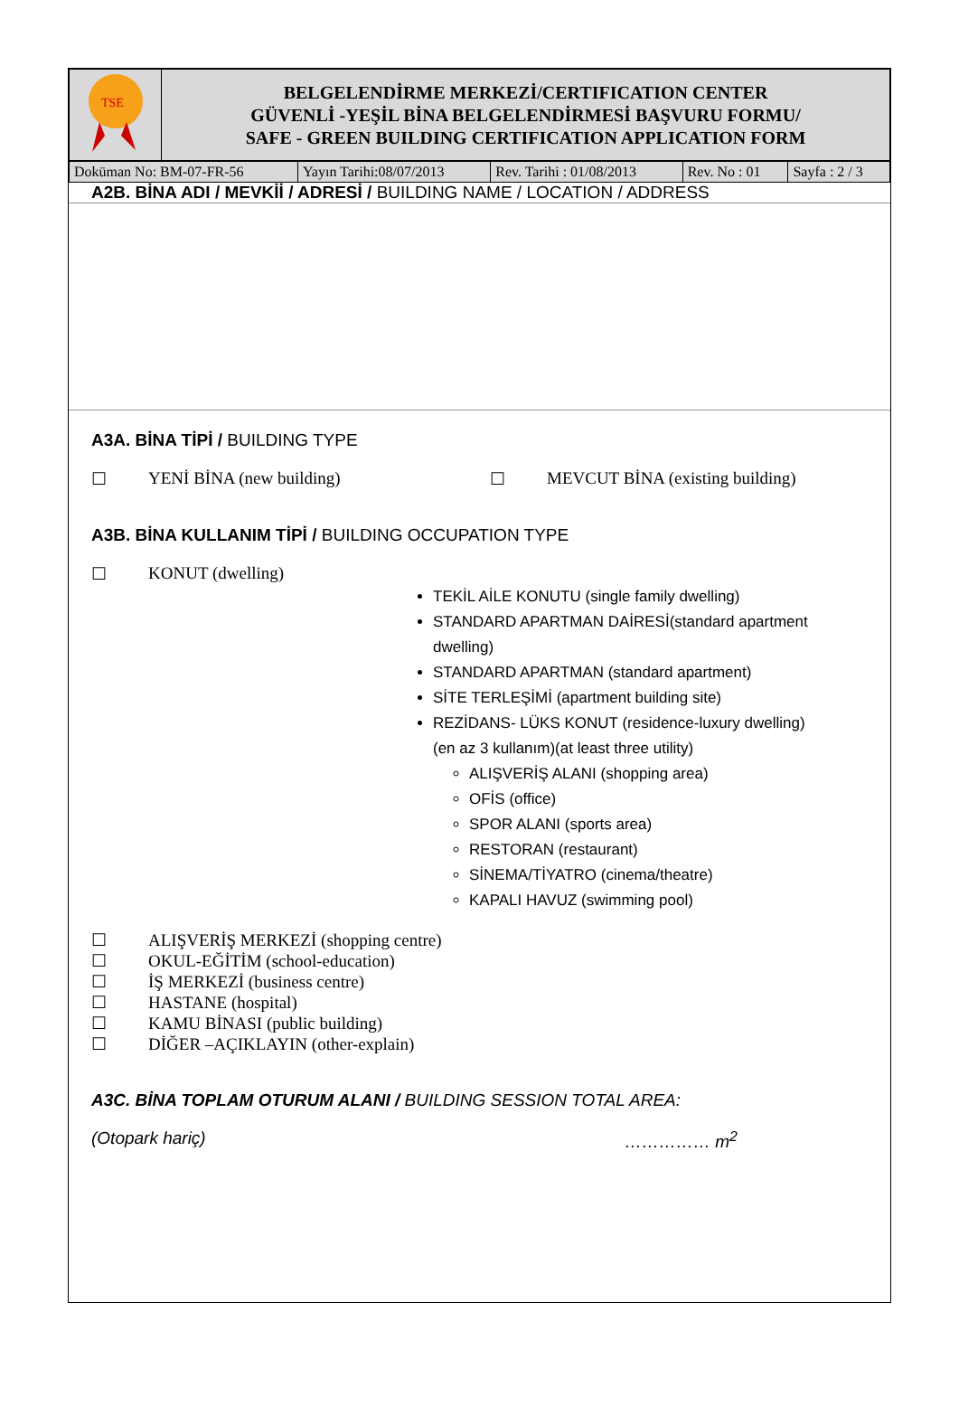| TSE | BELGELENDİRME MERKEZİ/CERTIFICATION CENTER GÜVENLİ -YEŞİL BİNA BELGELENDİRMESİ BAŞVURU FORMU/ SAFE - GREEN BUILDING CERTIFICATION APPLICATION FORM |
| Doküman No: BM-07-FR-56 | Yayın Tarihi:08/07/2013 | Rev. Tarihi : 01/08/2013 | Rev. No : 01 | Sayfa : 2 / 3 |
A2B. BİNA ADI / MEVKİİ / ADRESİ / BUILDING NAME / LOCATION / ADDRESS
A3A. BİNA TİPİ / BUILDING TYPE
☐ YENİ BİNA (new building) ☐ MEVCUT BİNA (existing building)
A3B. BİNA KULLANIM TİPİ / BUILDING OCCUPATION TYPE
☐ KONUT (dwelling)
TEKİL AİLE KONUTU (single family dwelling)
STANDARD APARTMAN DAİRESİ(standard apartment dwelling)
STANDARD APARTMAN (standard apartment)
SİTE TERLEŞİMİ (apartment building site)
REZİDANS- LÜKS KONUT (residence-luxury dwelling)
(en az 3 kullanım)(at least three utility)
ALIŞVERİŞ ALANI (shopping area)
OFİS (office)
SPOR ALANI (sports area)
RESTORAN (restaurant)
SİNEMA/TİYATRO (cinema/theatre)
KAPALI HAVUZ (swimming pool)
☐ ALIŞVERİŞ MERKEZİ (shopping centre)
☐ OKUL-EĞİTİM (school-education)
☐ İŞ MERKEZİ (business centre)
☐ HASTANE (hospital)
☐ KAMU BİNASI (public building)
☐ DİĞER –AÇIKLAYIN (other-explain)
A3C. BİNA TOPLAM OTURUM ALANI / BUILDING SESSION TOTAL AREA:
(Otopark hariç) …………… m<sup>2</sup>